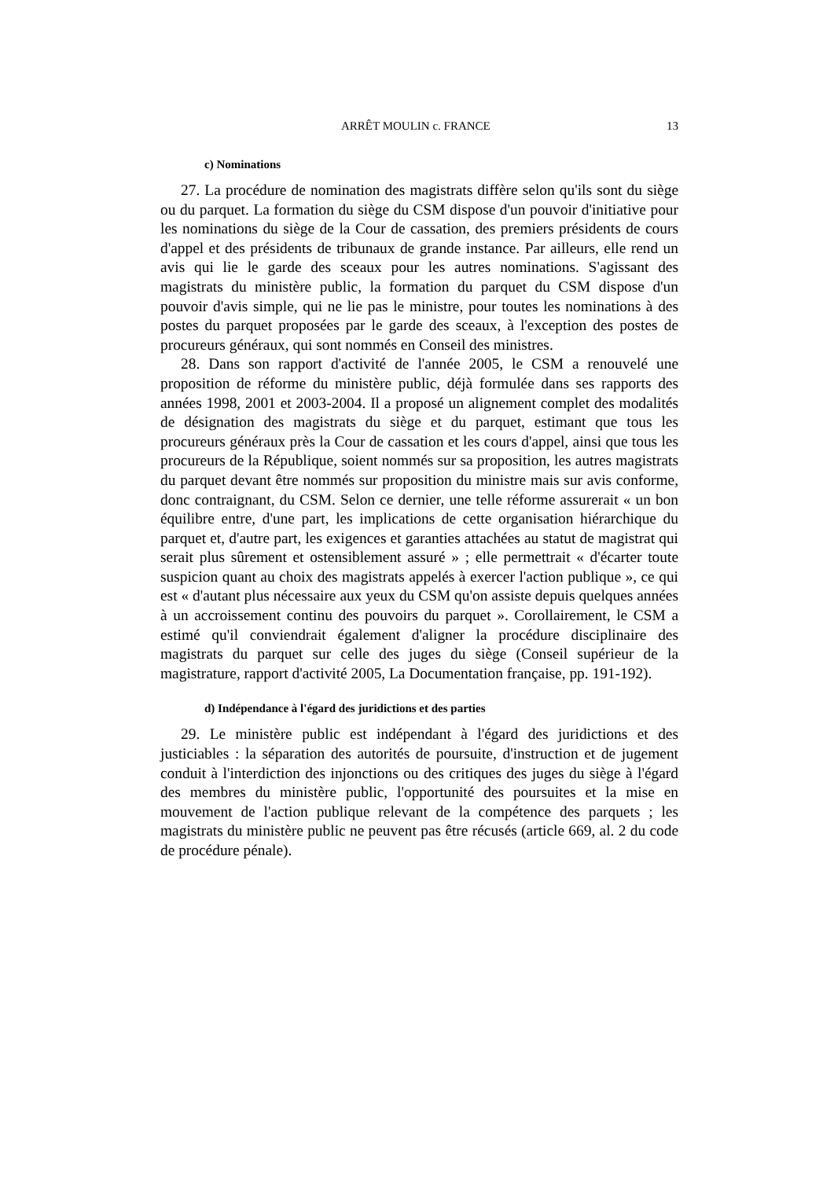ARRÊT MOULIN c. FRANCE 13
c) Nominations
27. La procédure de nomination des magistrats diffère selon qu'ils sont du siège ou du parquet. La formation du siège du CSM dispose d'un pouvoir d'initiative pour les nominations du siège de la Cour de cassation, des premiers présidents de cours d'appel et des présidents de tribunaux de grande instance. Par ailleurs, elle rend un avis qui lie le garde des sceaux pour les autres nominations. S'agissant des magistrats du ministère public, la formation du parquet du CSM dispose d'un pouvoir d'avis simple, qui ne lie pas le ministre, pour toutes les nominations à des postes du parquet proposées par le garde des sceaux, à l'exception des postes de procureurs généraux, qui sont nommés en Conseil des ministres.
28. Dans son rapport d'activité de l'année 2005, le CSM a renouvelé une proposition de réforme du ministère public, déjà formulée dans ses rapports des années 1998, 2001 et 2003-2004. Il a proposé un alignement complet des modalités de désignation des magistrats du siège et du parquet, estimant que tous les procureurs généraux près la Cour de cassation et les cours d'appel, ainsi que tous les procureurs de la République, soient nommés sur sa proposition, les autres magistrats du parquet devant être nommés sur proposition du ministre mais sur avis conforme, donc contraignant, du CSM. Selon ce dernier, une telle réforme assurerait « un bon équilibre entre, d'une part, les implications de cette organisation hiérarchique du parquet et, d'autre part, les exigences et garanties attachées au statut de magistrat qui serait plus sûrement et ostensiblement assuré » ; elle permettrait « d'écarter toute suspicion quant au choix des magistrats appelés à exercer l'action publique », ce qui est « d'autant plus nécessaire aux yeux du CSM qu'on assiste depuis quelques années à un accroissement continu des pouvoirs du parquet ». Corollairement, le CSM a estimé qu'il conviendrait également d'aligner la procédure disciplinaire des magistrats du parquet sur celle des juges du siège (Conseil supérieur de la magistrature, rapport d'activité 2005, La Documentation française, pp. 191-192).
d) Indépendance à l'égard des juridictions et des parties
29. Le ministère public est indépendant à l'égard des juridictions et des justiciables : la séparation des autorités de poursuite, d'instruction et de jugement conduit à l'interdiction des injonctions ou des critiques des juges du siège à l'égard des membres du ministère public, l'opportunité des poursuites et la mise en mouvement de l'action publique relevant de la compétence des parquets ; les magistrats du ministère public ne peuvent pas être récusés (article 669, al. 2 du code de procédure pénale).